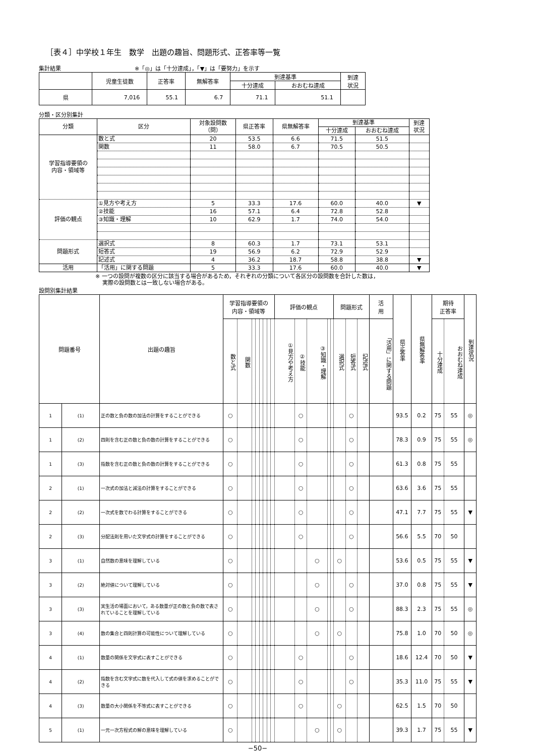［表４］中学校１年生　数学　出題の趣旨、問題形式、正答率等一覧
集計結果 ※「◎」は「十分達成」，「▼」は「要努力」を示す
| | 児童生徒数 | 正答率 | 無解答率 | 到達基準 | | 到達 状況 |
| | | | | 十分達成 | おおむね達成 | |
| 県 | 7,016 | 55.1 | 6.7 | 71.1 | 51.1 | |
分類・区分別集計
| 分類 | 区分 | 対象設問数 （問） | 県正答率 | 県無解答率 | 到達基準 | | 到達 状況 |
| | | | | | 十分達成 | おおむね達成 | |
| 学習指導要領の 内容・領域等 | 数と式 | 20 | 53.5 | 6.6 | 71.5 | 51.5 | |
| | 関数 | 11 | 58.0 | 6.7 | 70.5 | 50.5 | |
| 評価の観点 | ①見方や考え方 | 5 | 33.3 | 17.6 | 60.0 | 40.0 | ▼ |
| | ②技能 | 16 | 57.1 | 6.4 | 72.8 | 52.8 | |
| | ③知識・理解 | 10 | 62.9 | 1.7 | 74.0 | 54.0 | |
| 問題形式 | 選択式 | 8 | 60.3 | 1.7 | 73.1 | 53.1 | |
| | 短答式 | 19 | 56.9 | 6.2 | 72.9 | 52.9 | |
| | 記述式 | 4 | 36.2 | 18.7 | 58.8 | 38.8 | ▼ |
| 活用 | 「活用」に関する問題 | 5 | 33.3 | 17.6 | 60.0 | 40.0 | ▼ |
※ 一つの設問が複数の区分に該当する場合があるため，それぞれの分類について各区分の設問数を合計した数は，
実際の設問数とは一致しない場合がある。
設問別集計結果
| 問題番号 | | 出題の趣旨 | 学習指導要領の 内容・領域等 | | | | | | | | 評価の観点 | | | | | 問題形式 | | | 活 用 | 県正答率 | 県無解答率 | 期待 正答率 | | 到達状況 |
| | | | 数と式 | 関数 | | | | | | | ①見方や考え方 | ②技能 | ③知識・理解 | | | 選択式 | 短答式 | 記述式 | 「活用」に関する問題 | | | 十分達成 | おおむね達成 | |
| 1 | (1) | 正の数と負の数の加法の計算をすることができる | ○ | | | | | | | | | ○ | | | | | ○ | | | 93.5 | 0.2 | 75 | 55 | ◎ |
| 1 | (2) | 四則を含む正の数と負の数の計算をすることができる | ○ | | | | | | | | | ○ | | | | | ○ | | | 78.3 | 0.9 | 75 | 55 | ◎ |
| 1 | (3) | 指数を含む正の数と負の数の計算をすることができる | ○ | | | | | | | | | ○ | | | | | ○ | | | 61.3 | 0.8 | 75 | 55 | |
| 2 | (1) | 一次式の加法と減法の計算をすることができる | ○ | | | | | | | | | ○ | | | | | ○ | | | 63.6 | 3.6 | 75 | 55 | |
| 2 | (2) | 一次式を数でわる計算をすることができる | ○ | | | | | | | | | ○ | | | | | ○ | | | 47.1 | 7.7 | 75 | 55 | ▼ |
| 2 | (3) | 分配法則を用いた文字式の計算をすることができる | ○ | | | | | | | | | ○ | | | | | ○ | | | 56.6 | 5.5 | 70 | 50 | |
| 3 | (1) | 自然数の意味を理解している | ○ | | | | | | | | | | ○ | | | ○ | | | | 53.6 | 0.5 | 75 | 55 | ▼ |
| 3 | (2) | 絶対値について理解している | ○ | | | | | | | | | | ○ | | | | ○ | | | 37.0 | 0.8 | 75 | 55 | ▼ |
| 3 | (3) | 実生活の場面において，ある数量が正の数と負の数で表されていることを理解している | ○ | | | | | | | | | | ○ | | | | ○ | | | 88.3 | 2.3 | 75 | 55 | ◎ |
| 3 | (4) | 数の集合と四則計算の可能性について理解している | ○ | | | | | | | | | | ○ | | | ○ | | | | 75.8 | 1.0 | 70 | 50 | ◎ |
| 4 | (1) | 数量の関係を文字式に表すことができる | ○ | | | | | | | | | ○ | | | | | ○ | | | 18.6 | 12.4 | 70 | 50 | ▼ |
| 4 | (2) | 指数を含む文字式に数を代入して式の値を求めることができる | ○ | | | | | | | | | ○ | | | | | ○ | | | 35.3 | 11.0 | 75 | 55 | ▼ |
| 4 | (3) | 数量の大小関係を不等式に表すことができる | ○ | | | | | | | | | ○ | | | | ○ | | | | 62.5 | 1.5 | 70 | 50 | |
| 5 | (1) | 一元一次方程式の解の意味を理解している | ○ | | | | | | | | | | ○ | | | ○ | | | | 39.3 | 1.7 | 75 | 55 | ▼ |
−50−